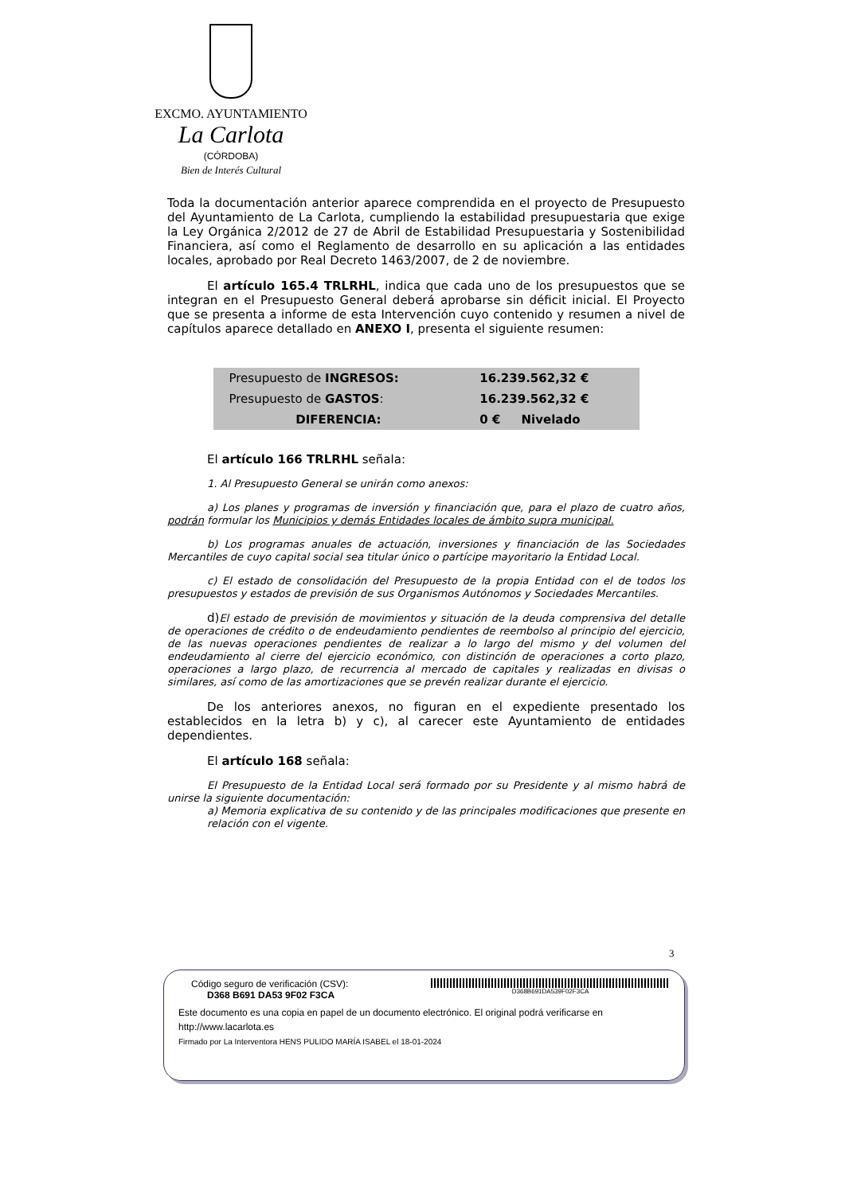EXCMO. AYUNTAMIENTO
La Carlota
(CÓRDOBA)
Bien de Interés Cultural
Toda la documentación anterior aparece comprendida en el proyecto de Presupuesto del Ayuntamiento de La Carlota, cumpliendo la estabilidad presupuestaria que exige la Ley Orgánica 2/2012 de 27 de Abril de Estabilidad Presupuestaria y Sostenibilidad Financiera, así como el Reglamento de desarrollo en su aplicación a las entidades locales, aprobado por Real Decreto 1463/2007, de 2 de noviembre.
El artículo 165.4 TRLRHL, indica que cada uno de los presupuestos que se integran en el Presupuesto General deberá aprobarse sin déficit inicial. El Proyecto que se presenta a informe de esta Intervención cuyo contenido y resumen a nivel de capítulos aparece detallado en ANEXO I, presenta el siguiente resumen:
| Presupuesto de INGRESOS: | 16.239.562,32 € |
| Presupuesto de GASTOS : | 16.239.562,32 € |
| DIFERENCIA: | 0 € Nivelado |
El artículo 166 TRLRHL señala:
1. Al Presupuesto General se unirán como anexos:
a) Los planes y programas de inversión y financiación que, para el plazo de cuatro años, podrán formular los Municipios y demás Entidades locales de ámbito supra municipal.
b) Los programas anuales de actuación, inversiones y financiación de las Sociedades Mercantiles de cuyo capital social sea titular único o partícipe mayoritario la Entidad Local.
c) El estado de consolidación del Presupuesto de la propia Entidad con el de todos los presupuestos y estados de previsión de sus Organismos Autónomos y Sociedades Mercantiles.
d) El estado de previsión de movimientos y situación de la deuda comprensiva del detalle de operaciones de crédito o de endeudamiento pendientes de reembolso al principio del ejercicio, de las nuevas operaciones pendientes de realizar a lo largo del mismo y del volumen del endeudamiento al cierre del ejercicio económico, con distinción de operaciones a corto plazo, operaciones a largo plazo, de recurrencia al mercado de capitales y realizadas en divisas o similares, así como de las amortizaciones que se prevén realizar durante el ejercicio.
De los anteriores anexos, no figuran en el expediente presentado los establecidos en la letra b) y c), al carecer este Ayuntamiento de entidades dependientes.
El artículo 168 señala:
El Presupuesto de la Entidad Local será formado por su Presidente y al mismo habrá de unirse la siguiente documentación:
a) Memoria explicativa de su contenido y de las principales modificaciones que presente en relación con el vigente.
3
Código seguro de verificación (CSV):
D368 B691 DA53 9F02 F3CA
D368B691DA539F02F3CA
Este documento es una copia en papel de un documento electrónico. El original podrá verificarse en http://www.lacarlota.es
Firmado por La Interventora HENS PULIDO MARÍA ISABEL el 18-01-2024